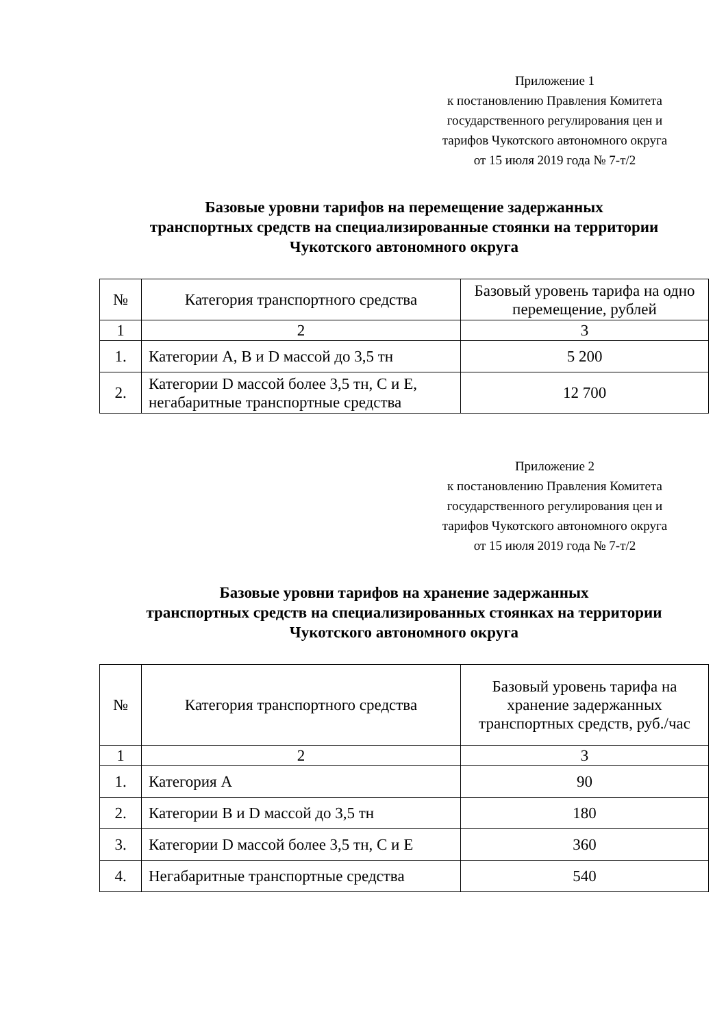Приложение 1
к постановлению Правления Комитета
государственного регулирования цен и
тарифов Чукотского автономного округа
от 15 июля 2019 года № 7-т/2
Базовые уровни тарифов на перемещение задержанных
транспортных средств на специализированные стоянки на территории
Чукотского автономного округа
| № | Категория транспортного средства | Базовый уровень тарифа на одно перемещение, рублей |
| --- | --- | --- |
| 1 | 2 | 3 |
| 1. | Категории A, B и D массой до 3,5 тн | 5 200 |
| 2. | Категории D массой более 3,5 тн, C и E, негабаритные транспортные средства | 12 700 |
Приложение 2
к постановлению Правления Комитета
государственного регулирования цен и
тарифов Чукотского автономного округа
от 15 июля 2019 года № 7-т/2
Базовые уровни тарифов на хранение задержанных
транспортных средств на специализированных стоянках на территории
Чукотского автономного округа
| № | Категория транспортного средства | Базовый уровень тарифа на хранение задержанных транспортных средств, руб./час |
| --- | --- | --- |
| 1 | 2 | 3 |
| 1. | Категория A | 90 |
| 2. | Категории B и D массой до 3,5 тн | 180 |
| 3. | Категории D массой более 3,5 тн, C и E | 360 |
| 4. | Негабаритные транспортные средства | 540 |